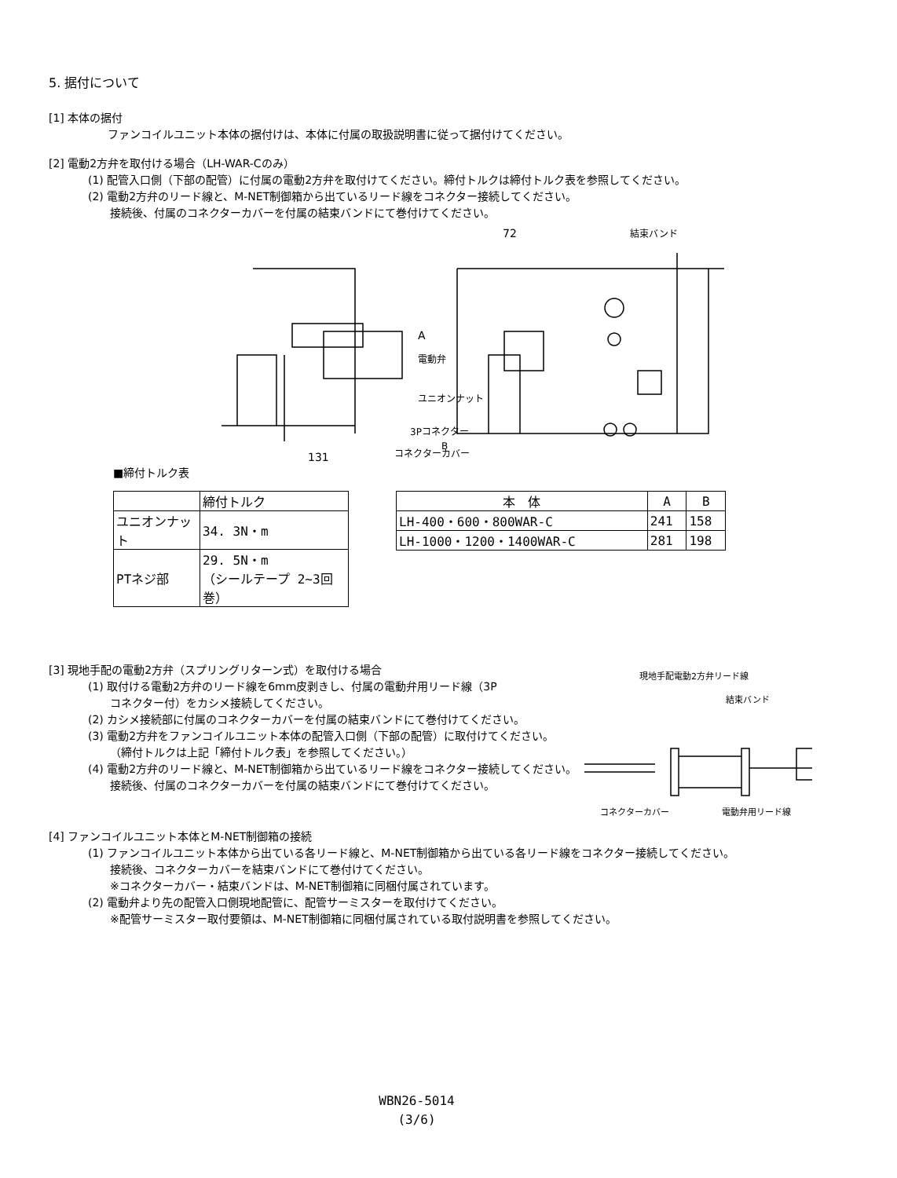5. 据付について
[1] 本体の据付
ファンコイルユニット本体の据付けは、本体に付属の取扱説明書に従って据付けてください。
[2] 電動2方弁を取付ける場合（LH-WAR-Cのみ）
(1) 配管入口側（下部の配管）に付属の電動2方弁を取付けてください。締付トルクは締付トルク表を参照してください。
(2) 電動2方弁のリード線と、M-NET制御箱から出ているリード線をコネクター接続してください。
接続後、付属のコネクターカバーを付属の結束バンドにて巻付けてください。
72
結束バンド
電動弁
ユニオンナット
B
A
131
3Pコネクター
コネクターカバー
■締付トルク表
| | 締付トルク |
| --- | --- |
| ユニオンナット | 34. 3N・m |
| PTネジ部 | 29. 5N・m （シールテープ 2~3回巻） |
| 本 体 | A | B |
| --- | --- | --- |
| LH-400・600・800WAR-C | 241 | 158 |
| LH-1000・1200・1400WAR-C | 281 | 198 |
[3] 現地手配の電動2方弁（スプリングリターン式）を取付ける場合
(1) 取付ける電動2方弁のリード線を6mm皮剥きし、付属の電動弁用リード線（3P
コネクター付）をカシメ接続してください。
(2) カシメ接続部に付属のコネクターカバーを付属の結束バンドにて巻付けてください。
(3) 電動2方弁をファンコイルユニット本体の配管入口側（下部の配管）に取付けてください。
（締付トルクは上記「締付トルク表」を参照してください。）
(4) 電動2方弁のリード線と、M-NET制御箱から出ているリード線をコネクター接続してください。
接続後、付属のコネクターカバーを付属の結束バンドにて巻付けてください。
現地手配電動2方弁リード線
結束バンド
コネクターカバー
電動弁用リード線
[4] ファンコイルユニット本体とM-NET制御箱の接続
(1) ファンコイルユニット本体から出ている各リード線と、M-NET制御箱から出ている各リード線をコネクター接続してください。
接続後、コネクターカバーを結束バンドにて巻付けてください。
※コネクターカバー・結束バンドは、M-NET制御箱に同梱付属されています。
(2) 電動弁より先の配管入口側現地配管に、配管サーミスターを取付けてください。
※配管サーミスター取付要領は、M-NET制御箱に同梱付属されている取付説明書を参照してください。
WBN26-5014
(3/6)